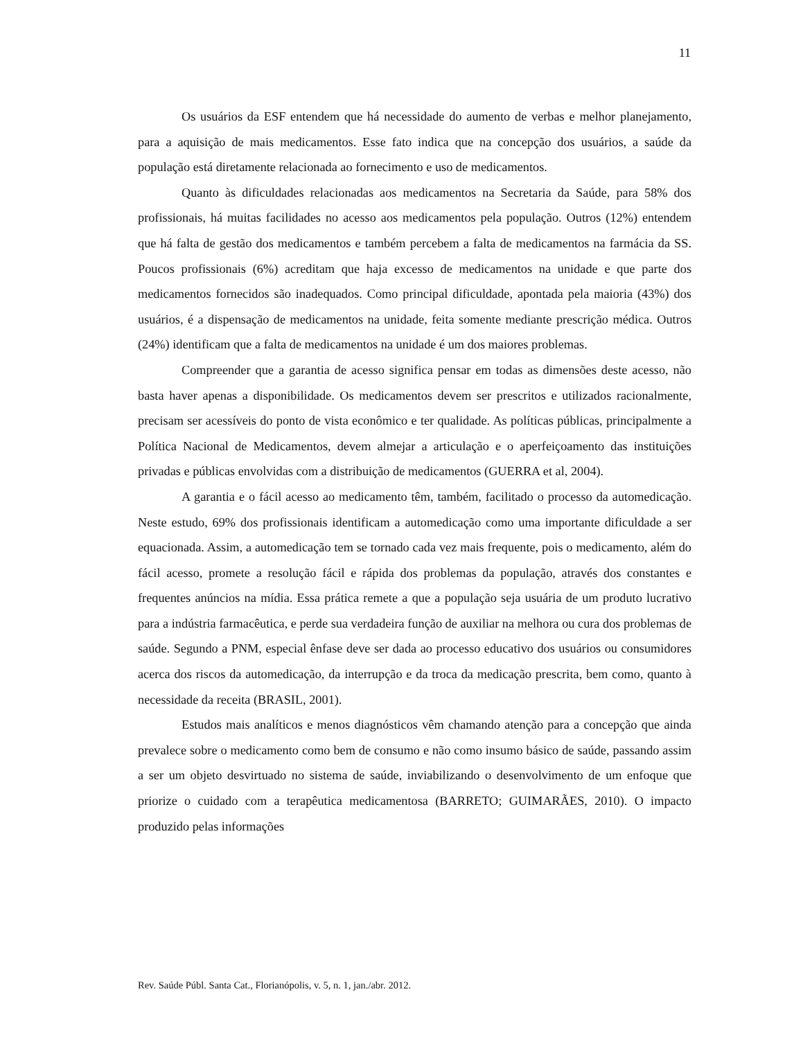11
Os usuários da ESF entendem que há necessidade do aumento de verbas e melhor planejamento, para a aquisição de mais medicamentos. Esse fato indica que na concepção dos usuários, a saúde da população está diretamente relacionada ao fornecimento e uso de medicamentos.
Quanto às dificuldades relacionadas aos medicamentos na Secretaria da Saúde, para 58% dos profissionais, há muitas facilidades no acesso aos medicamentos pela população. Outros (12%) entendem que há falta de gestão dos medicamentos e também percebem a falta de medicamentos na farmácia da SS. Poucos profissionais (6%) acreditam que haja excesso de medicamentos na unidade e que parte dos medicamentos fornecidos são inadequados. Como principal dificuldade, apontada pela maioria (43%) dos usuários, é a dispensação de medicamentos na unidade, feita somente mediante prescrição médica. Outros (24%) identificam que a falta de medicamentos na unidade é um dos maiores problemas.
Compreender que a garantia de acesso significa pensar em todas as dimensões deste acesso, não basta haver apenas a disponibilidade. Os medicamentos devem ser prescritos e utilizados racionalmente, precisam ser acessíveis do ponto de vista econômico e ter qualidade. As políticas públicas, principalmente a Política Nacional de Medicamentos, devem almejar a articulação e o aperfeiçoamento das instituições privadas e públicas envolvidas com a distribuição de medicamentos (GUERRA et al, 2004).
A garantia e o fácil acesso ao medicamento têm, também, facilitado o processo da automedicação. Neste estudo, 69% dos profissionais identificam a automedicação como uma importante dificuldade a ser equacionada. Assim, a automedicação tem se tornado cada vez mais frequente, pois o medicamento, além do fácil acesso, promete a resolução fácil e rápida dos problemas da população, através dos constantes e frequentes anúncios na mídia. Essa prática remete a que a população seja usuária de um produto lucrativo para a indústria farmacêutica, e perde sua verdadeira função de auxiliar na melhora ou cura dos problemas de saúde. Segundo a PNM, especial ênfase deve ser dada ao processo educativo dos usuários ou consumidores acerca dos riscos da automedicação, da interrupção e da troca da medicação prescrita, bem como, quanto à necessidade da receita (BRASIL, 2001).
Estudos mais analíticos e menos diagnósticos vêm chamando atenção para a concepção que ainda prevalece sobre o medicamento como bem de consumo e não como insumo básico de saúde, passando assim a ser um objeto desvirtuado no sistema de saúde, inviabilizando o desenvolvimento de um enfoque que priorize o cuidado com a terapêutica medicamentosa (BARRETO; GUIMARÃES, 2010). O impacto produzido pelas informações
Rev. Saúde Públ. Santa Cat., Florianópolis, v. 5, n. 1, jan./abr. 2012.